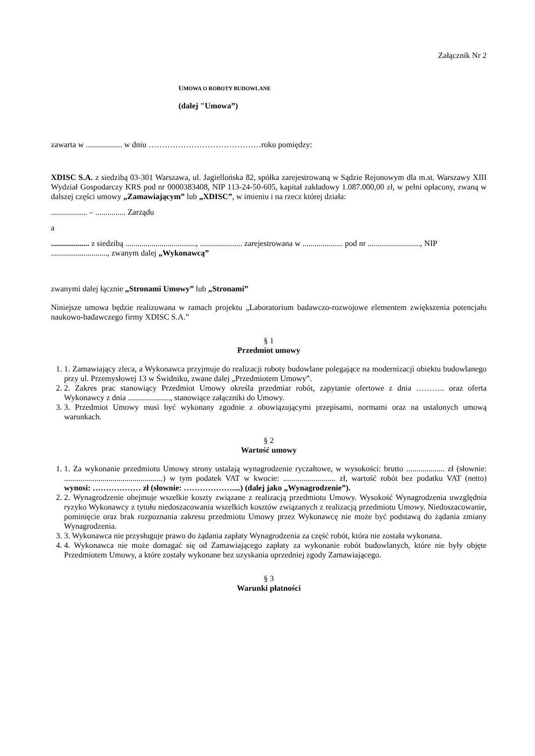Załącznik Nr 2
UMOWA O ROBOTY BUDOWLANE
(dalej "Umowa”)
zawarta w .................. w dniu ……………………………………roku pomiędzy:
XDISC S.A. z siedzibą 03-301 Warszawa, ul. Jagiellońska 82, spółka zarejestrowaną w Sądzie Rejonowym dla m.st. Warszawy XIII Wydział Gospodarczy KRS pod nr 0000383408, NIP 113-24-50-605, kapitał zakładowy 1.087.000,00 zł, w pełni opłacony, zwaną w dalszej części umowy „Zamawiającym” lub „XDISC”, w imieniu i na rzecz której działa:
.................. – ............... Zarządu
a
................... z siedzibą ..................................., ..................... zarejestrowana w .................... pod nr .........................., NIP ............................, zwanym dalej „Wykonawcą”
zwanymi dalej łącznie „Stronami Umowy” lub „Stronami”
Niniejsze umowa będzie realizowana w ramach projektu „Laboratorium badawczo-rozwojowe elementem zwiększenia potencjału naukowo-badawczego firmy XDISC S.A.”
§ 1
Przedmiot umowy
1. 1. Zamawiający zleca, a Wykonawca przyjmuje do realizacji roboty budowlane polegające na modernizacji obiektu budowlanego przy ul. Przemysłowej 13 w Świdniku, zwane dalej „Przedmiotem Umowy”.
2. 2. Zakres prac stanowiący Przedmiot Umowy określa przedmiar robót, zapytanie ofertowe z dnia ……….. oraz oferta Wykonawcy z dnia ....................., stanowiące załączniki do Umowy.
3. 3. Przedmiot Umowy musi być wykonany zgodnie z obowiązującymi przepisami, normami oraz na ustalonych umową warunkach.
§ 2
Wartość umowy
1. 1. Za wykonanie przedmiotu Umowy strony ustalają wynagrodzenie ryczałtowe, w wysokości: brutto ................... zł (słownie: .................................................) w tym podatek VAT w kwocie: .......................... zł, wartość robót bez podatku VAT (netto) wynosi: ……………… zł (słownie: ………………....) (dalej jako „Wynagrodzenie”).
2. 2. Wynagrodzenie obejmuje wszelkie koszty związane z realizacją przedmiotu Umowy. Wysokość Wynagrodzenia uwzględnia ryzyko Wykonawcy z tytułu niedoszacowania wszelkich kosztów związanych z realizacją przedmiotu Umowy. Niedoszacowanie, pominięcie oraz brak rozpoznania zakresu przedmiotu Umowy przez Wykonawcę nie może być podstawą do żądania zmiany Wynagrodzenia.
3. 3. Wykonawca nie przysługuje prawo do żądania zapłaty Wynagrodzenia za część robót, która nie została wykonana.
4. 4. Wykonawca nie może domagać się od Zamawiającego zapłaty za wykonanie robót budowlanych, które nie były objęte Przedmiotem Umowy, a które zostały wykonane bez uzyskania uprzedniej zgody Zamawiającego.
§ 3
Warunki płatności